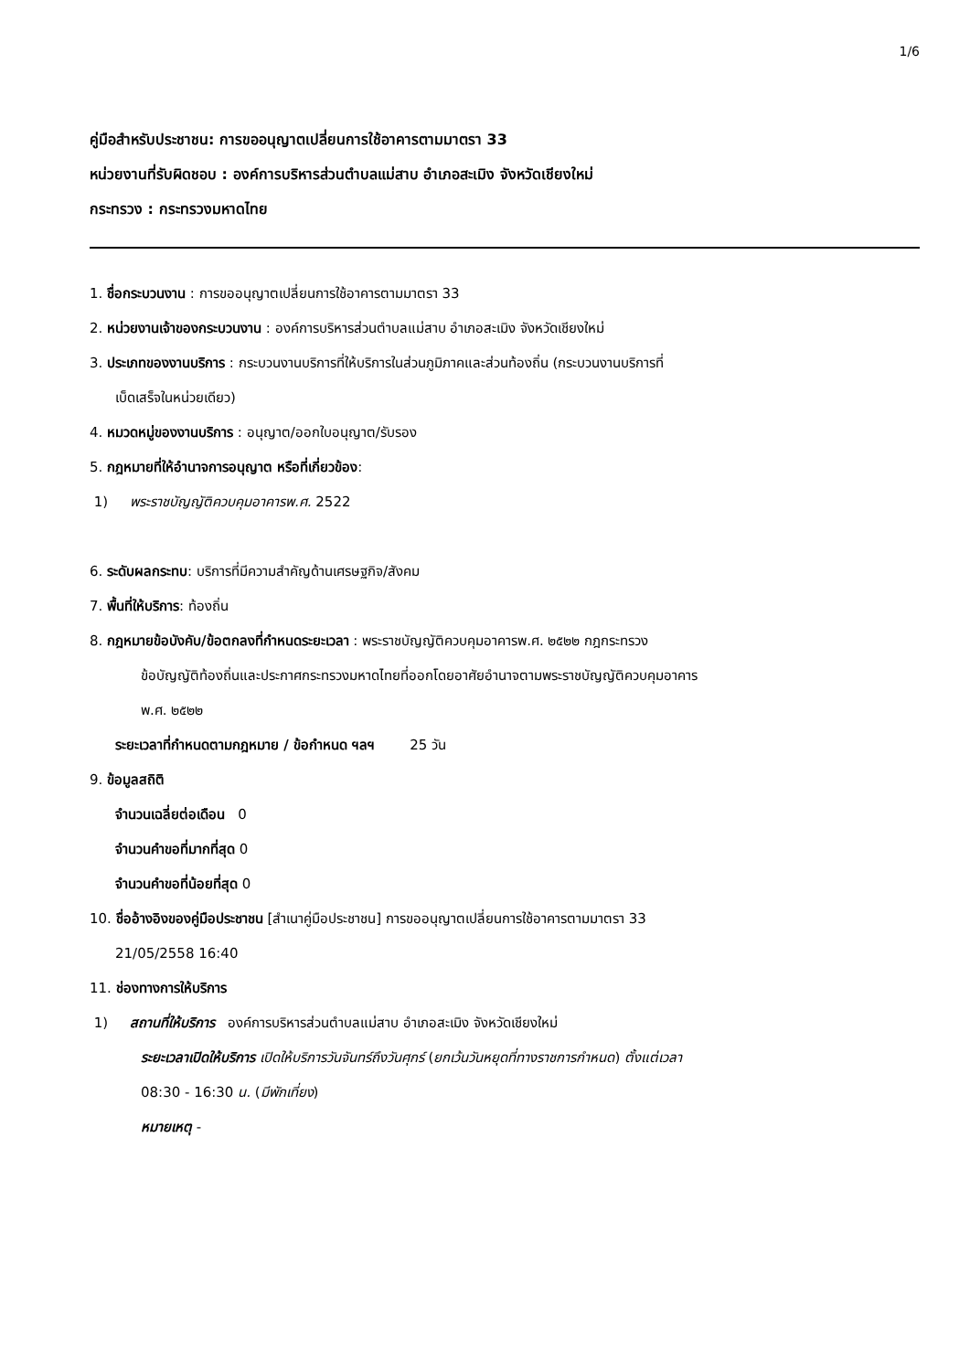1/6
คู่มือสำหรับประชาชน: การขออนุญาตเปลี่ยนการใช้อาคารตามมาตรา 33
หน่วยงานที่รับผิดชอบ : องค์การบริหารส่วนตำบลแม่สาบ อำเภอสะเมิง จังหวัดเชียงใหม่
กระทรวง : กระทรวงมหาดไทย
1. ชื่อกระบวนงาน : การขออนุญาตเปลี่ยนการใช้อาคารตามมาตรา 33
2. หน่วยงานเจ้าของกระบวนงาน : องค์การบริหารส่วนตำบลแม่สาบ อำเภอสะเมิง จังหวัดเชียงใหม่
3. ประเภทของงานบริการ : กระบวนงานบริการที่ให้บริการในส่วนภูมิภาคและส่วนท้องถิ่น (กระบวนงานบริการที่
เบ็ดเสร็จในหน่วยเดียว)
4. หมวดหมู่ของงานบริการ : อนุญาต/ออกใบอนุญาต/รับรอง
5. กฎหมายที่ให้อำนาจการอนุญาต หรือที่เกี่ยวข้อง:
1) พระราชบัญญัติควบคุมอาคารพ.ศ. 2522
6. ระดับผลกระทบ: บริการที่มีความสำคัญด้านเศรษฐกิจ/สังคม
7. พื้นที่ให้บริการ: ท้องถิ่น
8. กฎหมายข้อบังคับ/ข้อตกลงที่กำหนดระยะเวลา : พระราชบัญญัติควบคุมอาคารพ.ศ. ๒๕๒๒ กฎกระทรวง
ข้อบัญญัติท้องถิ่นและประกาศกระทรวงมหาดไทยที่ออกโดยอาศัยอำนาจตามพระราชบัญญัติควบคุมอาคาร
พ.ศ. ๒๕๒๒
ระยะเวลาที่กำหนดตามกฎหมาย / ข้อกำหนด ฯลฯ 25 วัน
9. ข้อมูลสถิติ
จำนวนเฉลี่ยต่อเดือน 0
จำนวนคำขอที่มากที่สุด 0
จำนวนคำขอที่น้อยที่สุด 0
10. ชื่ออ้างอิงของคู่มือประชาชน [สำเนาคู่มือประชาชน] การขออนุญาตเปลี่ยนการใช้อาคารตามมาตรา 33
21/05/2558 16:40
11. ช่องทางการให้บริการ
1) สถานที่ให้บริการ องค์การบริหารส่วนตำบลแม่สาบ อำเภอสะเมิง จังหวัดเชียงใหม่
ระยะเวลาเปิดให้บริการ เปิดให้บริการวันจันทร์ถึงวันศุกร์ (ยกเว้นวันหยุดที่ทางราชการกำหนด) ตั้งแต่เวลา
08:30 - 16:30 น. (มีพักเที่ยง)
หมายเหตุ -